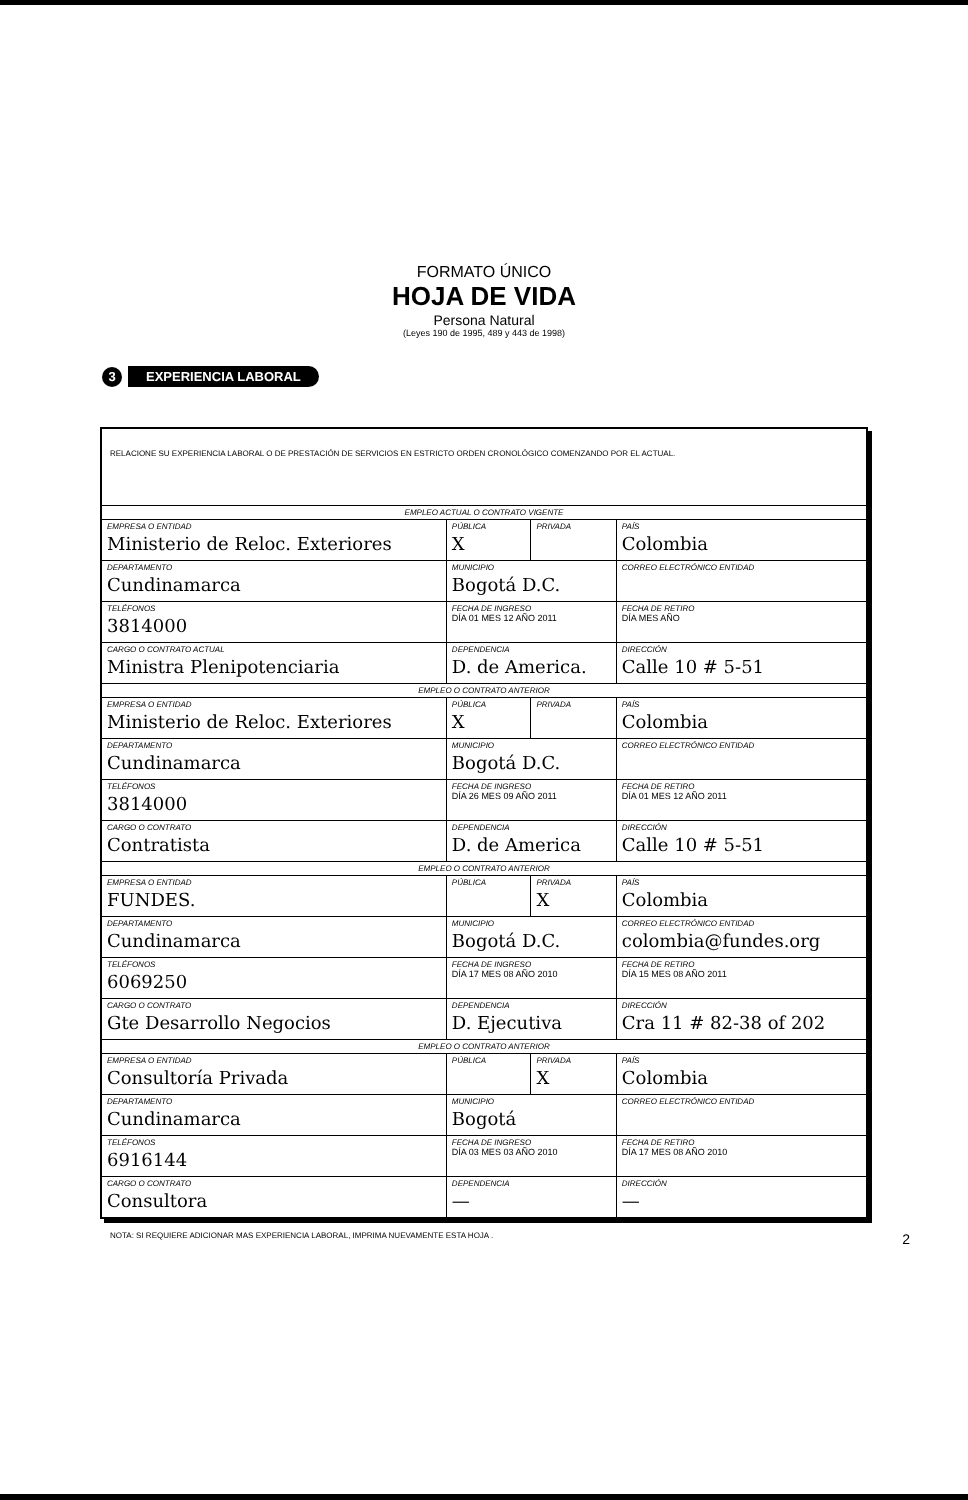FORMATO ÚNICO
HOJA DE VIDA
Persona Natural
(Leyes 190 de 1995, 489 y 443 de 1998)
3
EXPERIENCIA LABORAL
| RELACIONE SU EXPERIENCIA LABORAL O DE PRESTACIÓN DE SERVICIOS EN ESTRICTO ORDEN CRONOLÓGICO COMENZANDO POR EL ACTUAL. | | | | |
| EMPLEO ACTUAL O CONTRATO VIGENTE | | | | |
| EMPRESA O ENTIDAD Ministerio de Reloc. Exteriores | | PÚBLICA X | PRIVADA | PAÍS Colombia |
| DEPARTAMENTO Cundinamarca | MUNICIPIO Bogotá D.C. | | | CORREO ELECTRÓNICO ENTIDAD |
| TELÉFONOS 3814000 | FECHA DE INGRESO DÍA 01 MES 12 AÑO 2011 | | | FECHA DE RETIRO DÍA MES AÑO |
| CARGO O CONTRATO ACTUAL Ministra Plenipotenciaria | DEPENDENCIA D. de America. | | | DIRECCIÓN Calle 10 # 5-51 |
| EMPLEO O CONTRATO ANTERIOR | | | | |
| EMPRESA O ENTIDAD Ministerio de Reloc. Exteriores | | PÚBLICA X | PRIVADA | PAÍS Colombia |
| DEPARTAMENTO Cundinamarca | MUNICIPIO Bogotá D.C. | | | CORREO ELECTRÓNICO ENTIDAD |
| TELÉFONOS 3814000 | FECHA DE INGRESO DÍA 26 MES 09 AÑO 2011 | | | FECHA DE RETIRO DÍA 01 MES 12 AÑO 2011 |
| CARGO O CONTRATO Contratista | DEPENDENCIA D. de America | | | DIRECCIÓN Calle 10 # 5-51 |
| EMPLEO O CONTRATO ANTERIOR | | | | |
| EMPRESA O ENTIDAD FUNDES. | | PÚBLICA | PRIVADA X | PAÍS Colombia |
| DEPARTAMENTO Cundinamarca | MUNICIPIO Bogotá D.C. | | | CORREO ELECTRÓNICO ENTIDAD colombia@fundes.org |
| TELÉFONOS 6069250 | FECHA DE INGRESO DÍA 17 MES 08 AÑO 2010 | | | FECHA DE RETIRO DÍA 15 MES 08 AÑO 2011 |
| CARGO O CONTRATO Gte Desarrollo Negocios | DEPENDENCIA D. Ejecutiva | | | DIRECCIÓN Cra 11 # 82-38 of 202 |
| EMPLEO O CONTRATO ANTERIOR | | | | |
| EMPRESA O ENTIDAD Consultoría Privada | | PÚBLICA | PRIVADA X | PAÍS Colombia |
| DEPARTAMENTO Cundinamarca | MUNICIPIO Bogotá | | | CORREO ELECTRÓNICO ENTIDAD |
| TELÉFONOS 6916144 | FECHA DE INGRESO DÍA 03 MES 03 AÑO 2010 | | | FECHA DE RETIRO DÍA 17 MES 08 AÑO 2010 |
| CARGO O CONTRATO Consultora | DEPENDENCIA — | | | DIRECCIÓN — |
NOTA: SI REQUIERE ADICIONAR MAS EXPERIENCIA LABORAL, IMPRIMA NUEVAMENTE ESTA HOJA . 2